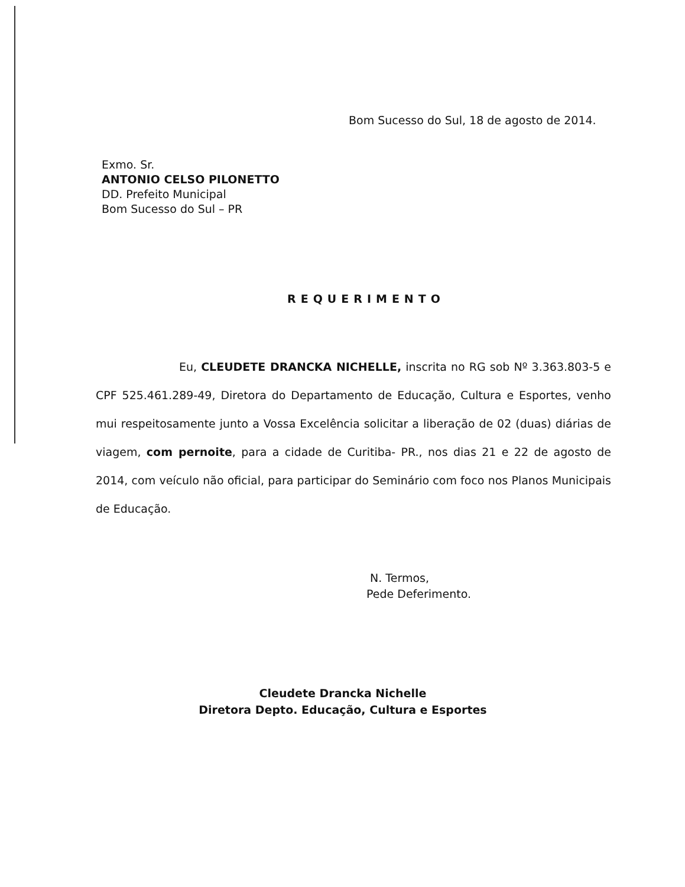Bom Sucesso do Sul, 18 de agosto de 2014.
Exmo. Sr.
ANTONIO CELSO PILONETTO
DD. Prefeito Municipal
Bom Sucesso do Sul – PR
REQUERIMENTO
Eu, CLEUDETE DRANCKA NICHELLE, inscrita no RG sob Nº 3.363.803-5 e CPF 525.461.289-49, Diretora do Departamento de Educação, Cultura e Esportes, venho mui respeitosamente junto a Vossa Excelência solicitar a liberação de 02 (duas) diárias de viagem, com pernoite, para a cidade de Curitiba- PR., nos dias 21 e 22 de agosto de 2014, com veículo não oficial, para participar do Seminário com foco nos Planos Municipais de Educação.
N. Termos,
Pede Deferimento.
Cleudete Drancka Nichelle
Diretora Depto. Educação, Cultura e Esportes